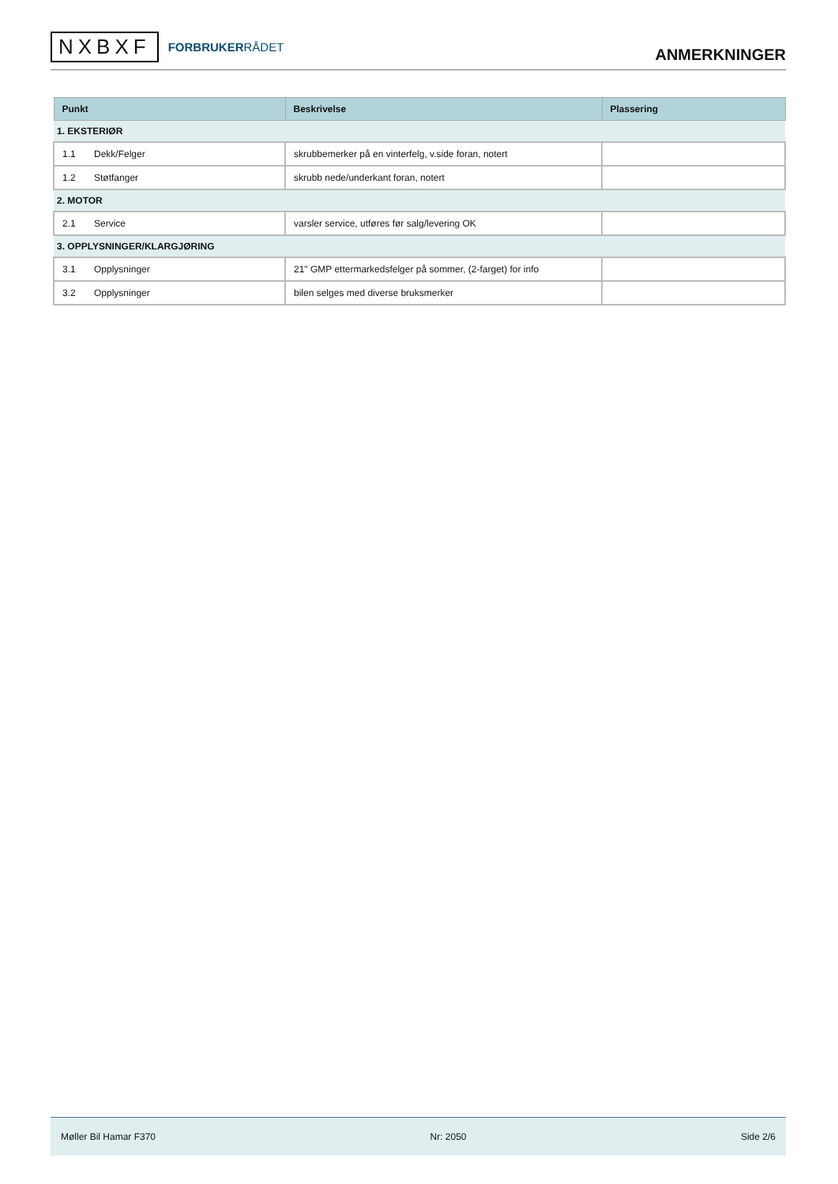NXBXF FORBRUKERRÅDET
ANMERKNINGER
| Punkt | Beskrivelse | Plassering |
| --- | --- | --- |
| 1. EKSTERIØR | | |
| 1.1 Dekk/Felger | skrubbemerker på en vinterfelg, v.side foran, notert | |
| 1.2 Støtfanger | skrubb nede/underkant foran, notert | |
| 2. MOTOR | | |
| 2.1 Service | varsler service, utføres før salg/levering OK | |
| 3. OPPLYSNINGER/KLARGJØRING | | |
| 3.1 Opplysninger | 21" GMP ettermarkedsfelger på sommer, (2-farget) for info | |
| 3.2 Opplysninger | bilen selges med diverse bruksmerker | |
Møller Bil Hamar F370 Nr: 2050 Side 2/6